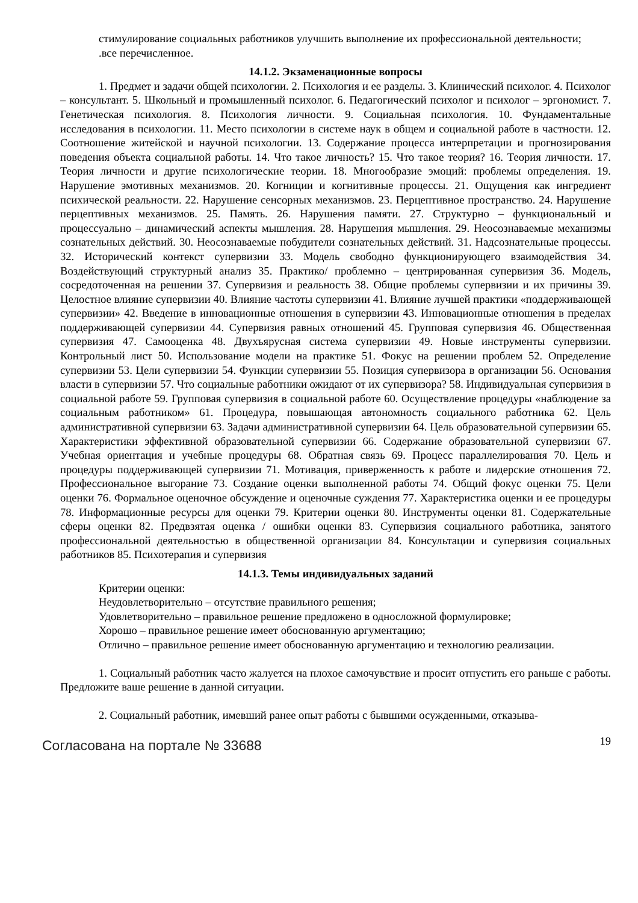стимулирование социальных работников улучшить выполнение их профессиональной деятельности;
.все перечисленное.
14.1.2. Экзаменационные вопросы
1. Предмет и задачи общей психологии. 2. Психология и ее разделы. 3. Клинический психолог. 4. Психолог – консультант. 5. Школьный и промышленный психолог. 6. Педагогический психолог и психолог – эргономист. 7. Генетическая психология. 8. Психология личности. 9. Социальная психология. 10. Фундаментальные исследования в психологии. 11. Место психологии в системе наук в общем и социальной работе в частности. 12. Соотношение житейской и научной психологии. 13. Содержание процесса интерпретации и прогнозирования поведения объекта социальной работы. 14. Что такое личность? 15. Что такое теория? 16. Теория личности. 17. Теория личности и другие психологические теории. 18. Многообразие эмоций: проблемы определения. 19. Нарушение эмотивных механизмов. 20. Когниции и когнитивные процессы. 21. Ощущения как ингредиент психической реальности. 22. Нарушение сенсорных механизмов. 23. Перцептивное пространство. 24. Нарушение перцептивных механизмов. 25. Память. 26. Нарушения памяти. 27. Структурно – функциональный и процессуально – динамический аспекты мышления. 28. Нарушения мышления. 29. Неосознаваемые механизмы сознательных действий. 30. Неосознаваемые побудители сознательных действий. 31. Надсознательные процессы. 32. Исторический контекст супервизии 33. Модель свободно функционирующего взаимодействия 34. Воздействующий структурный анализ 35. Практико/ проблемно – центрированная супервизия 36. Модель, сосредоточенная на решении 37. Супервизия и реальность 38. Общие проблемы супервизии и их причины 39. Целостное влияние супервизии 40. Влияние частоты супервизии 41. Влияние лучшей практики «поддерживающей супервизии» 42. Введение в инновационные отношения в супервизии 43. Инновационные отношения в пределах поддерживающей супервизии 44. Супервизия равных отношений 45. Групповая супервизия 46. Общественная супервизия 47. Самооценка 48. Двухъярусная система супервизии 49. Новые инструменты супервизии. Контрольный лист 50. Использование модели на практике 51. Фокус на решении проблем 52. Определение супервизии 53. Цели супервизии 54. Функции супервизии 55. Позиция супервизора в организации 56. Основания власти в супервизии 57. Что социальные работники ожидают от их супервизора? 58. Индивидуальная супервизия в социальной работе 59. Групповая супервизия в социальной работе 60. Осуществление процедуры «наблюдение за социальным работником» 61. Процедура, повышающая автономность социального работника 62. Цель административной супервизии 63. Задачи административной супервизии 64. Цель образовательной супервизии 65. Характеристики эффективной образовательной супервизии 66. Содержание образовательной супервизии 67. Учебная ориентация и учебные процедуры 68. Обратная связь 69. Процесс параллелирования 70. Цель и процедуры поддерживающей супервизии 71. Мотивация, приверженность к работе и лидерские отношения 72. Профессиональное выгорание 73. Создание оценки выполненной работы 74. Общий фокус оценки 75. Цели оценки 76. Формальное оценочное обсуждение и оценочные суждения 77. Характеристика оценки и ее процедуры 78. Информационные ресурсы для оценки 79. Критерии оценки 80. Инструменты оценки 81. Содержательные сферы оценки 82. Предвзятая оценка / ошибки оценки 83. Супервизия социального работника, занятого профессиональной деятельностью в общественной организации 84. Консультации и супервизия социальных работников 85. Психотерапия и супервизия
14.1.3. Темы индивидуальных заданий
Критерии оценки:
Неудовлетворительно – отсутствие правильного решения;
Удовлетворительно – правильное решение предложено в односложной формулировке;
Хорошо – правильное решение имеет обоснованную аргументацию;
Отлично – правильное решение имеет обоснованную аргументацию и технологию реализации.
1. Социальный работник часто жалуется на плохое самочувствие и просит отпустить его раньше с работы. Предложите ваше решение в данной ситуации.
2. Социальный работник, имевший ранее опыт работы с бывшими осужденными, отказыва-
Согласована на портале № 33688 19